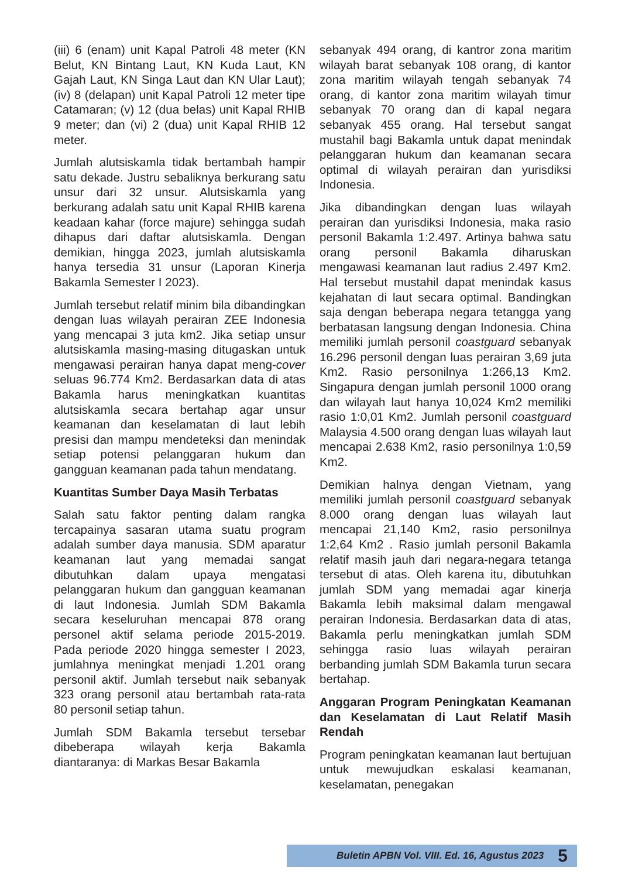(iii) 6 (enam) unit Kapal Patroli 48 meter (KN Belut, KN Bintang Laut, KN Kuda Laut, KN Gajah Laut, KN Singa Laut dan KN Ular Laut); (iv) 8 (delapan) unit Kapal Patroli 12 meter tipe Catamaran; (v) 12 (dua belas) unit Kapal RHIB 9 meter; dan (vi) 2 (dua) unit Kapal RHIB 12 meter.
Jumlah alutsiskamla tidak bertambah hampir satu dekade. Justru sebaliknya berkurang satu unsur dari 32 unsur. Alutsiskamla yang berkurang adalah satu unit Kapal RHIB karena keadaan kahar (force majure) sehingga sudah dihapus dari daftar alutsiskamla. Dengan demikian, hingga 2023, jumlah alutsiskamla hanya tersedia 31 unsur (Laporan Kinerja Bakamla Semester I 2023).
Jumlah tersebut relatif minim bila dibandingkan dengan luas wilayah perairan ZEE Indonesia yang mencapai 3 juta km2. Jika setiap unsur alutsiskamla masing-masing ditugaskan untuk mengawasi perairan hanya dapat meng-cover seluas 96.774 Km2. Berdasarkan data di atas Bakamla harus meningkatkan kuantitas alutsiskamla secara bertahap agar unsur keamanan dan keselamatan di laut lebih presisi dan mampu mendeteksi dan menindak setiap potensi pelanggaran hukum dan gangguan keamanan pada tahun mendatang.
Kuantitas Sumber Daya Masih Terbatas
Salah satu faktor penting dalam rangka tercapainya sasaran utama suatu program adalah sumber daya manusia. SDM aparatur keamanan laut yang memadai sangat dibutuhkan dalam upaya mengatasi pelanggaran hukum dan gangguan keamanan di laut Indonesia. Jumlah SDM Bakamla secara keseluruhan mencapai 878 orang personel aktif selama periode 2015-2019. Pada periode 2020 hingga semester I 2023, jumlahnya meningkat menjadi 1.201 orang personil aktif. Jumlah tersebut naik sebanyak 323 orang personil atau bertambah rata-rata 80 personil setiap tahun.
Jumlah SDM Bakamla tersebut tersebar dibeberapa wilayah kerja Bakamla diantaranya: di Markas Besar Bakamla
sebanyak 494 orang, di kantror zona maritim wilayah barat sebanyak 108 orang, di kantor zona maritim wilayah tengah sebanyak 74 orang, di kantor zona maritim wilayah timur sebanyak 70 orang dan di kapal negara sebanyak 455 orang. Hal tersebut sangat mustahil bagi Bakamla untuk dapat menindak pelanggaran hukum dan keamanan secara optimal di wilayah perairan dan yurisdiksi Indonesia.
Jika dibandingkan dengan luas wilayah perairan dan yurisdiksi Indonesia, maka rasio personil Bakamla 1:2.497. Artinya bahwa satu orang personil Bakamla diharuskan mengawasi keamanan laut radius 2.497 Km2. Hal tersebut mustahil dapat menindak kasus kejahatan di laut secara optimal. Bandingkan saja dengan beberapa negara tetangga yang berbatasan langsung dengan Indonesia. China memiliki jumlah personil coastguard sebanyak 16.296 personil dengan luas perairan 3,69 juta Km2. Rasio personilnya 1:266,13 Km2. Singapura dengan jumlah personil 1000 orang dan wilayah laut hanya 10,024 Km2 memiliki rasio 1:0,01 Km2. Jumlah personil coastguard Malaysia 4.500 orang dengan luas wilayah laut mencapai 2.638 Km2, rasio personilnya 1:0,59 Km2.
Demikian halnya dengan Vietnam, yang memiliki jumlah personil coastguard sebanyak 8.000 orang dengan luas wilayah laut mencapai 21,140 Km2, rasio personilnya 1:2,64 Km2 . Rasio jumlah personil Bakamla relatif masih jauh dari negara-negara tetanga tersebut di atas. Oleh karena itu, dibutuhkan jumlah SDM yang memadai agar kinerja Bakamla lebih maksimal dalam mengawal perairan Indonesia. Berdasarkan data di atas, Bakamla perlu meningkatkan jumlah SDM sehingga rasio luas wilayah perairan berbanding jumlah SDM Bakamla turun secara bertahap.
Anggaran Program Peningkatan Keamanan dan Keselamatan di Laut Relatif Masih Rendah
Program peningkatan keamanan laut bertujuan untuk mewujudkan eskalasi keamanan, keselamatan, penegakan
Buletin APBN Vol. VIII. Ed. 16, Agustus 2023 5